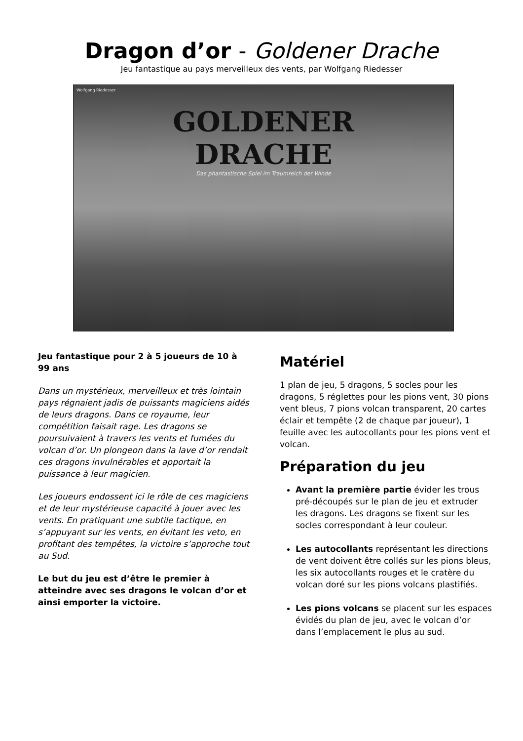Dragon d’or - Goldener Drache
Jeu fantastique au pays merveilleux des vents, par Wolfgang Riedesser
Wolfgang Riedesser
GOLDENER
DRACHE
Das phantastische Spiel im Traumreich der Winde
Jeu fantastique pour 2 à 5 joueurs de 10 à 99 ans
Dans un mystérieux, merveilleux et très lointain pays régnaient jadis de puissants magiciens aidés de leurs dragons. Dans ce royaume, leur compétition faisait rage. Les dragons se poursuivaient à travers les vents et fumées du volcan d’or. Un plongeon dans la lave d’or rendait ces dragons invulnérables et apportait la puissance à leur magicien.
Les joueurs endossent ici le rôle de ces magiciens et de leur mystérieuse capacité à jouer avec les vents. En pratiquant une subtile tactique, en s’appuyant sur les vents, en évitant les veto, en profitant des tempêtes, la victoire s’approche tout au Sud.
Le but du jeu est d’être le premier à atteindre avec ses dragons le volcan d’or et ainsi emporter la victoire.
Matériel
1 plan de jeu, 5 dragons, 5 socles pour les dragons, 5 réglettes pour les pions vent, 30 pions vent bleus, 7 pions volcan transparent, 20 cartes éclair et tempête (2 de chaque par joueur), 1 feuille avec les autocollants pour les pions vent et volcan.
Préparation du jeu
Avant la première partie évider les trous pré-découpés sur le plan de jeu et extruder les dragons. Les dragons se fixent sur les socles correspondant à leur couleur.
Les autocollants représentant les directions de vent doivent être collés sur les pions bleus, les six autocollants rouges et le cratère du volcan doré sur les pions volcans plastifiés.
Les pions volcans se placent sur les espaces évidés du plan de jeu, avec le volcan d’or dans l’emplacement le plus au sud.